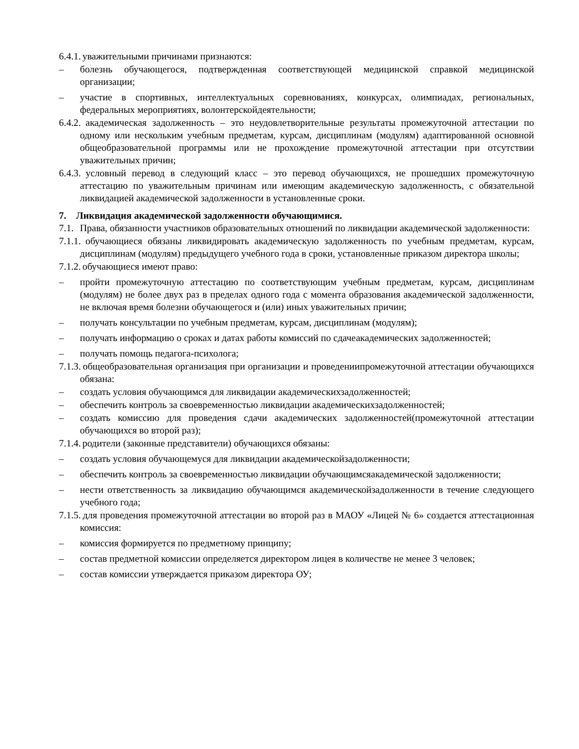6.4.1. уважительными причинами признаются:
– болезнь обучающегося, подтвержденная соответствующей медицинской справкой медицинской организации;
– участие в спортивных, интеллектуальных соревнованиях, конкурсах, олимпиадах, региональных, федеральных мероприятиях, волонтерскойдеятельности;
6.4.2. академическая задолженность – это неудовлетворительные результаты промежуточной аттестации по одному или нескольким учебным предметам, курсам, дисциплинам (модулям) адаптированной основной общеобразовательной программы или не прохождение промежуточной аттестации при отсутствии уважительных причин;
6.4.3. условный перевод в следующий класс – это перевод обучающихся, не прошедших промежуточную аттестацию по уважительным причинам или имеющим академическую задолженность, с обязательной ликвидацией академической задолженности в установленные сроки.
7. Ликвидация академической задолженности обучающимися.
7.1. Права, обязанности участников образовательных отношений по ликвидации академической задолженности:
7.1.1. обучающиеся обязаны ликвидировать академическую задолженность по учебным предметам, курсам, дисциплинам (модулям) предыдущего учебного года в сроки, установленные приказом директора школы;
7.1.2. обучающиеся имеют право:
– пройти промежуточную аттестацию по соответствующим учебным предметам, курсам, дисциплинам (модулям) не более двух раз в пределах одного года с момента образования академической задолженности, не включая время болезни обучающегося и (или) иных уважительных причин;
– получать консультации по учебным предметам, курсам, дисциплинам (модулям);
– получать информацию о сроках и датах работы комиссий по сдачеакадемических задолженностей;
– получать помощь педагога-психолога;
7.1.3. общеобразовательная организация при организации и проведениипромежуточной аттестации обучающихся обязана:
– создать условия обучающимся для ликвидации академическихзадолженностей;
– обеспечить контроль за своевременностью ликвидации академическихзадолженностей;
– создать комиссию для проведения сдачи академических задолженностей(промежуточной аттестации обучающихся во второй раз);
7.1.4. родители (законные представители) обучающихся обязаны:
– создать условия обучающемуся для ликвидации академическойзадолженности;
– обеспечить контроль за своевременностью ликвидации обучающимсяакадемической задолженности;
– нести ответственность за ликвидацию обучающимся академическойзадолженности в течение следующего учебного года;
7.1.5. для проведения промежуточной аттестации во второй раз в МАОУ «Лицей № 6» создается аттестационная комиссия:
– комиссия формируется по предметному принципу;
– состав предметной комиссии определяется директором лицея в количестве не менее 3 человек;
– состав комиссии утверждается приказом директора ОУ;